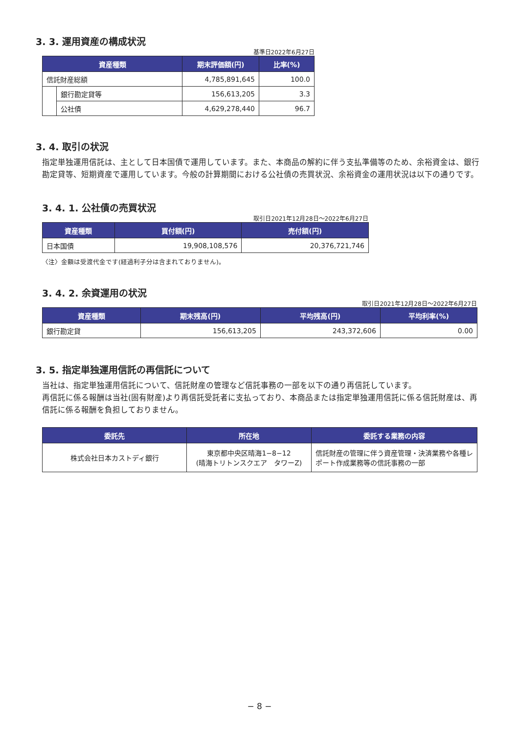3. 3. 運用資産の構成状況
基準日2022年6月27日
| 資産種類 | | 期末評価額(円) | 比率(%) |
| --- | --- | --- | --- |
| 信託財産総額 | | 4,785,891,645 | 100.0 |
| | 銀行勘定貸等 | 156,613,205 | 3.3 |
| | 公社債 | 4,629,278,440 | 96.7 |
3. 4. 取引の状況
指定単独運用信託は、主として日本国債で運用しています。また、本商品の解約に伴う支払準備等のため、余裕資金は、銀行勘定貸等、短期資産で運用しています。今般の計算期間における公社債の売買状況、余裕資金の運用状況は以下の通りです。
3. 4. 1. 公社債の売買状況
取引日2021年12月28日～2022年6月27日
| 資産種類 | 買付額(円) | 売付額(円) |
| --- | --- | --- |
| 日本国債 | 19,908,108,576 | 20,376,721,746 |
〈注〉金額は受渡代金です(経過利子分は含まれておりません)。
3. 4. 2. 余資運用の状況
取引日2021年12月28日～2022年6月27日
| 資産種類 | 期末残高(円) | 平均残高(円) | 平均利率(%) |
| --- | --- | --- | --- |
| 銀行勘定貸 | 156,613,205 | 243,372,606 | 0.00 |
3. 5. 指定単独運用信託の再信託について
当社は、指定単独運用信託について、信託財産の管理など信託事務の一部を以下の通り再信託しています。
再信託に係る報酬は当社(固有財産)より再信託受託者に支払っており、本商品または指定単独運用信託に係る信託財産は、再信託に係る報酬を負担しておりません。
| 委託先 | 所在地 | 委託する業務の内容 |
| --- | --- | --- |
| 株式会社日本カストディ銀行 | 東京都中央区晴海1−8−12 (晴海トリトンスクエア タワーZ) | 信託財産の管理に伴う資産管理・決済業務や各種レポート作成業務等の信託事務の一部 |
− 8 −